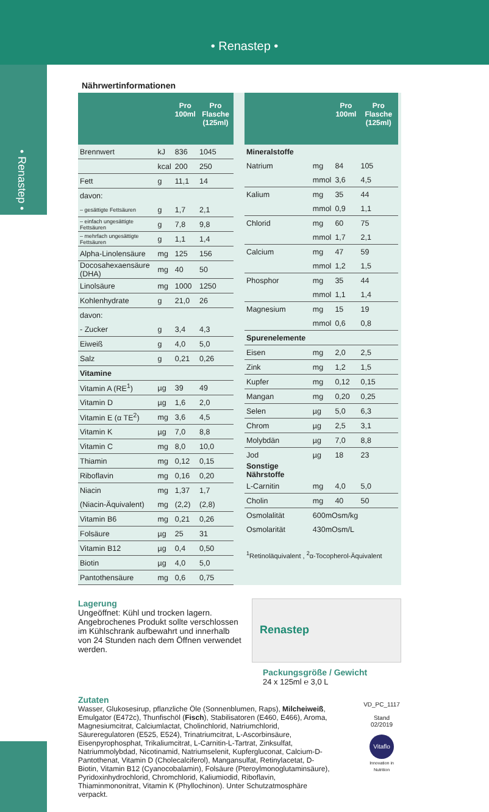• Renastep •
• Renastep •
Nährwertinformationen
| | | Pro 100ml | Pro Flasche (125ml) |
| --- | --- | --- | --- |
| Brennwert | kJ | 836 | 1045 |
| | kcal | 200 | 250 |
| Fett | g | 11,1 | 14 |
| davon: | | | |
| – gesättigte Fettsäuren | g | 1,7 | 2,1 |
| – einfach ungesättigte Fettsäuren | g | 7,8 | 9,8 |
| – mehrfach ungesättigte Fettsäuren | g | 1,1 | 1,4 |
| Alpha-Linolensäure | mg | 125 | 156 |
| Docosahexaensäure (DHA) | mg | 40 | 50 |
| Linolsäure | mg | 1000 | 1250 |
| Kohlenhydrate | g | 21,0 | 26 |
| davon: | | | |
| - Zucker | g | 3,4 | 4,3 |
| Eiweiß | g | 4,0 | 5,0 |
| Salz | g | 0,21 | 0,26 |
| Vitamine | | | |
| Vitamin A (RE<sup>1</sup>) | µg | 39 | 49 |
| Vitamin D | µg | 1,6 | 2,0 |
| Vitamin E (α TE<sup>2</sup>) | mg | 3,6 | 4,5 |
| Vitamin K | µg | 7,0 | 8,8 |
| Vitamin C | mg | 8,0 | 10,0 |
| Thiamin | mg | 0,12 | 0,15 |
| Riboflavin | mg | 0,16 | 0,20 |
| Niacin | mg | 1,37 | 1,7 |
| (Niacin-Äquivalent) | mg | (2,2) | (2,8) |
| Vitamin B6 | mg | 0,21 | 0,26 |
| Folsäure | µg | 25 | 31 |
| Vitamin B12 | µg | 0,4 | 0,50 |
| Biotin | µg | 4,0 | 5,0 |
| Pantothensäure | mg | 0,6 | 0,75 |
| | | Pro 100ml | Pro Flasche (125ml) |
| --- | --- | --- | --- |
| Mineralstoffe | | | |
| Natrium | mg | 84 | 105 |
| | mmol | 3,6 | 4,5 |
| Kalium | mg | 35 | 44 |
| | mmol | 0,9 | 1,1 |
| Chlorid | mg | 60 | 75 |
| | mmol | 1,7 | 2,1 |
| Calcium | mg | 47 | 59 |
| | mmol | 1,2 | 1,5 |
| Phosphor | mg | 35 | 44 |
| | mmol | 1,1 | 1,4 |
| Magnesium | mg | 15 | 19 |
| | mmol | 0,6 | 0,8 |
| Spurenelemente | | | |
| Eisen | mg | 2,0 | 2,5 |
| Zink | mg | 1,2 | 1,5 |
| Kupfer | mg | 0,12 | 0,15 |
| Mangan | mg | 0,20 | 0,25 |
| Selen | µg | 5,0 | 6,3 |
| Chrom | µg | 2,5 | 3,1 |
| Molybdän | µg | 7,0 | 8,8 |
| Jod | µg | 18 | 23 |
| Sonstige Nährstoffe | | | |
| L-Carnitin | mg | 4,0 | 5,0 |
| Cholin | mg | 40 | 50 |
| Osmolalität | 600mOsm/kg | | |
| Osmolarität | 430mOsm/L | | |
| <sup>1</sup> Retinoläquivalent , <sup>2</sup>α-Tocopherol-Äquivalent | | | |
Lagerung
Ungeöffnet: Kühl und trocken lagern.
Angebrochenes Produkt sollte verschlossen im Kühlschrank aufbewahrt und innerhalb von 24 Stunden nach dem Öffnen verwendet werden.
Renastep
Packungsgröße / Gewicht
24 x 125ml ℮ 3,0 L
Zutaten
Wasser, Glukosesirup, pflanzliche Öle (Sonnenblumen, Raps), Milcheiweiß, Emulgator (E472c), Thunfischöl (Fisch), Stabilisatoren (E460, E466), Aroma, Magnesiumcitrat, Calciumlactat, Cholinchlorid, Natriumchlorid, Säureregulatoren (E525, E524), Trinatriumcitrat, L-Ascorbinsäure, Eisenpyrophosphat, Trikaliumcitrat, L-Carnitin-L-Tartrat, Zinksulfat, Natriummolybdad, Nicotinamid, Natriumselenit, Kupfergluconat, Calcium-D-Pantothenat, Vitamin D (Cholecalciferol), Mangansulfat, Retinylacetat, D-Biotin, Vitamin B12 (Cyanocobalamin), Folsäure (Pteroylmonoglutaminsäure), Pyridoxinhydrochlorid, Chromchlorid, Kaliumiodid, Riboflavin, Thiaminmononitrat, Vitamin K (Phyllochinon). Unter Schutzatmosphäre verpackt.
VD_PC_1117
Stand 02/2019
Vitaflo
Innovation in Nutrition